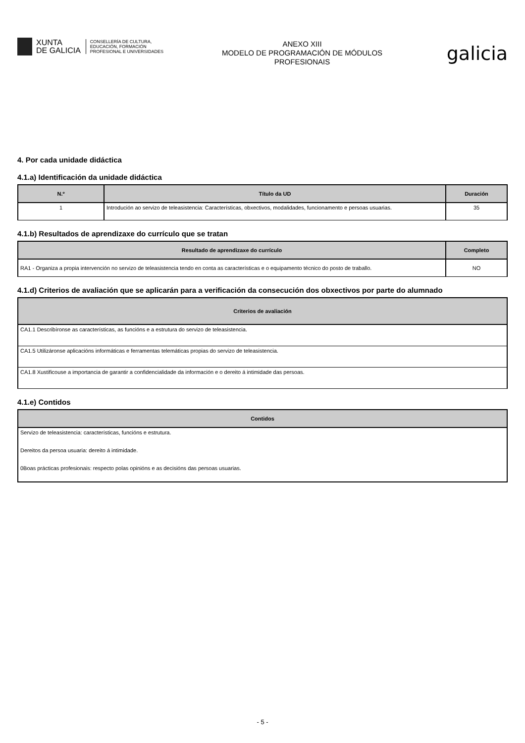XUNTA
DE GALICIA
CONSELLERÍA DE CULTURA,
EDUCACIÓN, FORMACIÓN
PROFESIONAL E UNIVERSIDADES
ANEXO XIII
MODELO DE PROGRAMACIÓN DE MÓDULOS
PROFESIONAIS
galicia
4. Por cada unidade didáctica
4.1.a) Identificación da unidade didáctica
| N.º | Título da UD | Duración |
| --- | --- | --- |
| 1 | Introdución ao servizo de teleasistencia: Características, obxectivos, modalidades, funcionamento e persoas usuarias. | 35 |
4.1.b) Resultados de aprendizaxe do currículo que se tratan
| Resultado de aprendizaxe do currículo | Completo |
| --- | --- |
| RA1 - Organiza a propia intervención no servizo de teleasistencia tendo en conta as características e o equipamento técnico do posto de traballo. | NO |
4.1.d) Criterios de avaliación que se aplicarán para a verificación da consecución dos obxectivos por parte do alumnado
| Criterios de avaliación |
| --- |
| CA1.1 Describíronse as características, as funcións e a estrutura do servizo de teleasistencia. |
| CA1.5 Utilizáronse aplicacións informáticas e ferramentas telemáticas propias do servizo de teleasistencia. |
| CA1.8 Xustificouse a importancia de garantir a confidencialidade da información e o dereito á intimidade das persoas. |
4.1.e) Contidos
| Contidos |
| --- |
| Servizo de teleasistencia: características, funcións e estrutura. |
| Dereitos da persoa usuaria: dereito á intimidade. |
| 0Boas prácticas profesionais: respecto polas opinións e as decisións das persoas usuarias. |
- 5 -